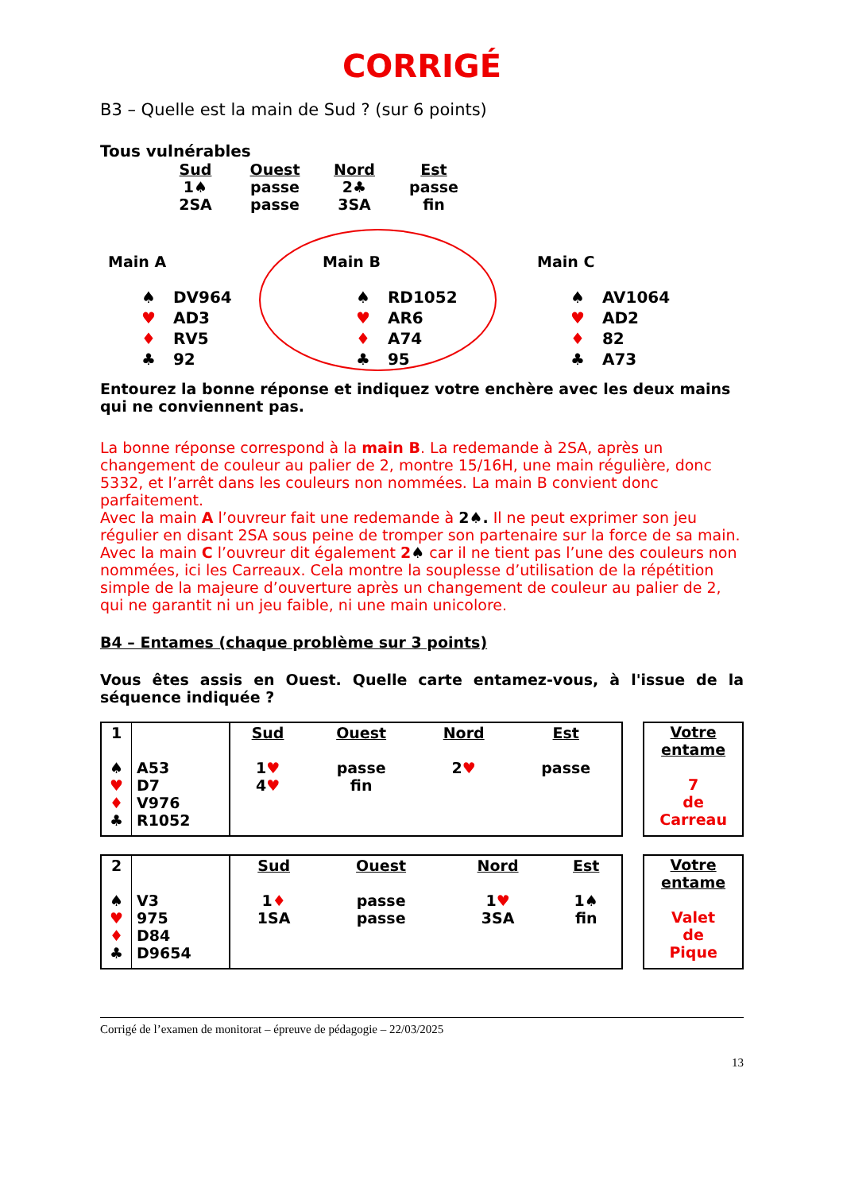CORRIGÉ
B3 – Quelle est la main de Sud ? (sur 6 points)
Tous vulnérables
| Sud | Ouest | Nord | Est |
| 1♠ | passe | 2♣ | passe |
| 2SA | passe | 3SA | fin |
Main A
| ♠ | DV964 |
| ♥ | AD3 |
| ♦ | RV5 |
| ♣ | 92 |
Main B
| ♠ | RD1052 |
| ♥ | AR6 |
| ♦ | A74 |
| ♣ | 95 |
Main C
| ♠ | AV1064 |
| ♥ | AD2 |
| ♦ | 82 |
| ♣ | A73 |
Entourez la bonne réponse et indiquez votre enchère avec les deux mains qui ne conviennent pas.
La bonne réponse correspond à la main B. La redemande à 2SA, après un changement de couleur au palier de 2, montre 15/16H, une main régulière, donc 5332, et l’arrêt dans les couleurs non nommées. La main B convient donc parfaitement.
Avec la main A l’ouvreur fait une redemande à 2♠. Il ne peut exprimer son jeu régulier en disant 2SA sous peine de tromper son partenaire sur la force de sa main.
Avec la main C l’ouvreur dit également 2♠ car il ne tient pas l’une des couleurs non nommées, ici les Carreaux. Cela montre la souplesse d’utilisation de la répétition simple de la majeure d’ouverture après un changement de couleur au palier de 2, qui ne garantit ni un jeu faible, ni une main unicolore.
B4 – Entames (chaque problème sur 3 points)
Vous êtes assis en Ouest. Quelle carte entamez-vous, à l'issue de la séquence indiquée ?
| 1 ♠ ♥ ♦ ♣ | A53 D7 V976 R1052 | Sud 1 ♥ 4 ♥ | Ouest passe fin | Nord 2 ♥ | Est passe |
Votre entame
7
de
Carreau
| 2 ♠ ♥ ♦ ♣ | V3 975 D84 D9654 | Sud 1 ♦ 1SA | Ouest passe passe | Nord 1 ♥ 3SA | Est 1♠ fin |
Votre entame
Valet
de
Pique
Corrigé de l’examen de monitorat – épreuve de pédagogie – 22/03/2025
13